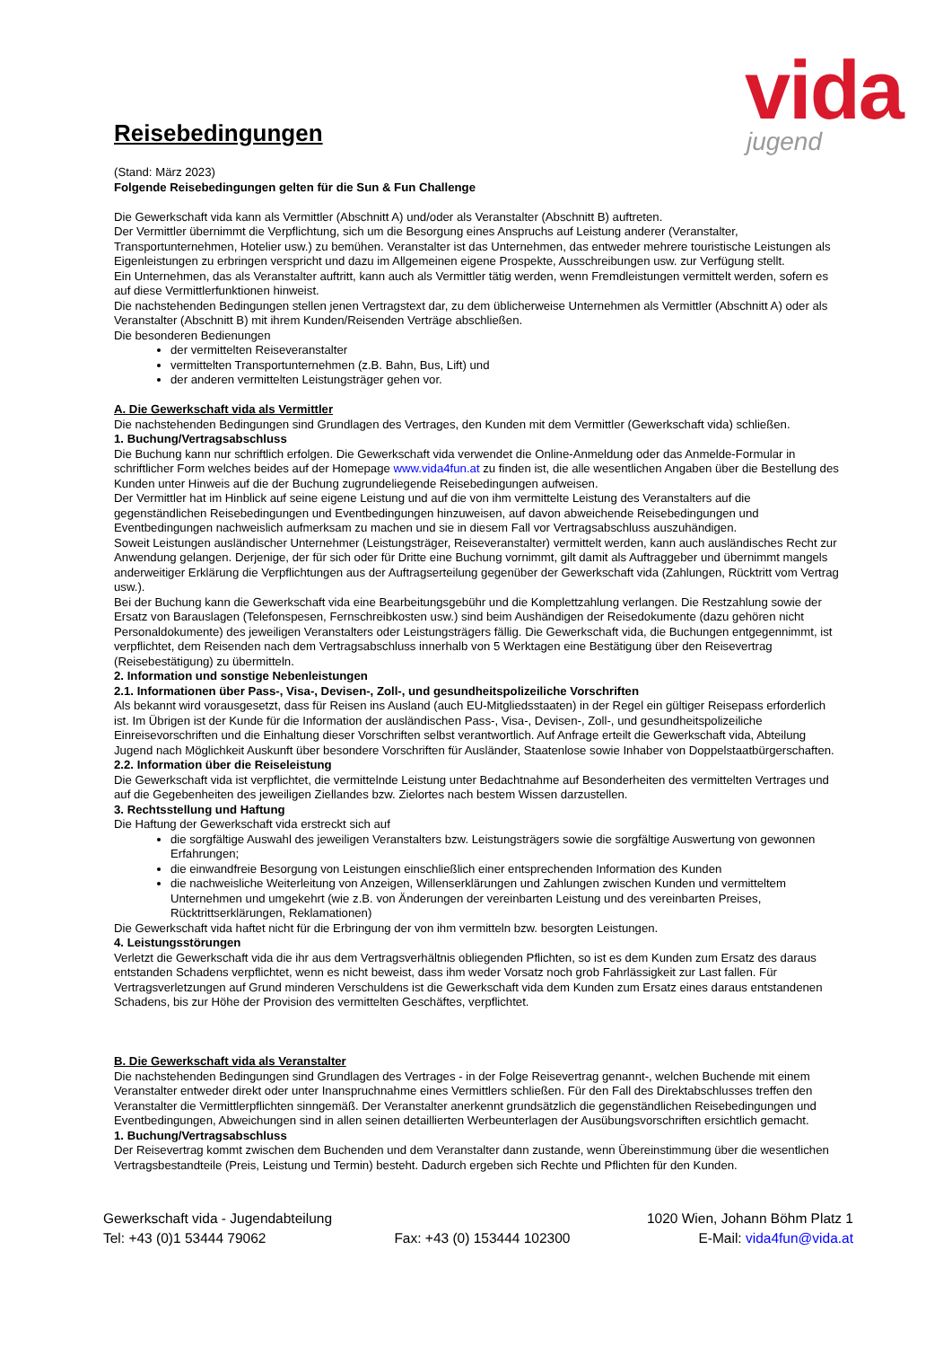vida
jugend
Reisebedingungen
(Stand: März 2023)
Folgende Reisebedingungen gelten für die Sun & Fun Challenge
Die Gewerkschaft vida kann als Vermittler (Abschnitt A) und/oder als Veranstalter (Abschnitt B) auftreten.
Der Vermittler übernimmt die Verpflichtung, sich um die Besorgung eines Anspruchs auf Leistung anderer (Veranstalter, Transportunternehmen, Hotelier usw.) zu bemühen. Veranstalter ist das Unternehmen, das entweder mehrere touristische Leistungen als Eigenleistungen zu erbringen verspricht und dazu im Allgemeinen eigene Prospekte, Ausschreibungen usw. zur Verfügung stellt.
Ein Unternehmen, das als Veranstalter auftritt, kann auch als Vermittler tätig werden, wenn Fremdleistungen vermittelt werden, sofern es auf diese Vermittlerfunktionen hinweist.
Die nachstehenden Bedingungen stellen jenen Vertragstext dar, zu dem üblicherweise Unternehmen als Vermittler (Abschnitt A) oder als Veranstalter (Abschnitt B) mit ihrem Kunden/Reisenden Verträge abschließen.
Die besonderen Bedienungen
der vermittelten Reiseveranstalter
vermittelten Transportunternehmen (z.B. Bahn, Bus, Lift) und
der anderen vermittelten Leistungsträger gehen vor.
A. Die Gewerkschaft vida als Vermittler
Die nachstehenden Bedingungen sind Grundlagen des Vertrages, den Kunden mit dem Vermittler (Gewerkschaft vida) schließen.
1. Buchung/Vertragsabschluss
Die Buchung kann nur schriftlich erfolgen. Die Gewerkschaft vida verwendet die Online-Anmeldung oder das Anmelde-Formular in schriftlicher Form welches beides auf der Homepage www.vida4fun.at zu finden ist, die alle wesentlichen Angaben über die Bestellung des Kunden unter Hinweis auf die der Buchung zugrundeliegende Reisebedingungen aufweisen.
Der Vermittler hat im Hinblick auf seine eigene Leistung und auf die von ihm vermittelte Leistung des Veranstalters auf die gegenständlichen Reisebedingungen und Eventbedingungen hinzuweisen, auf davon abweichende Reisebedingungen und Eventbedingungen nachweislich aufmerksam zu machen und sie in diesem Fall vor Vertragsabschluss auszuhändigen.
Soweit Leistungen ausländischer Unternehmer (Leistungsträger, Reiseveranstalter) vermittelt werden, kann auch ausländisches Recht zur Anwendung gelangen. Derjenige, der für sich oder für Dritte eine Buchung vornimmt, gilt damit als Auftraggeber und übernimmt mangels anderweitiger Erklärung die Verpflichtungen aus der Auftragserteilung gegenüber der Gewerkschaft vida (Zahlungen, Rücktritt vom Vertrag usw.).
Bei der Buchung kann die Gewerkschaft vida eine Bearbeitungsgebühr und die Komplettzahlung verlangen. Die Restzahlung sowie der Ersatz von Barauslagen (Telefonspesen, Fernschreibkosten usw.) sind beim Aushändigen der Reisedokumente (dazu gehören nicht Personaldokumente) des jeweiligen Veranstalters oder Leistungsträgers fällig. Die Gewerkschaft vida, die Buchungen entgegennimmt, ist verpflichtet, dem Reisenden nach dem Vertragsabschluss innerhalb von 5 Werktagen eine Bestätigung über den Reisevertrag (Reisebestätigung) zu übermitteln.
2. Information und sonstige Nebenleistungen
2.1. Informationen über Pass-, Visa-, Devisen-, Zoll-, und gesundheitspolizeiliche Vorschriften
Als bekannt wird vorausgesetzt, dass für Reisen ins Ausland (auch EU-Mitgliedsstaaten) in der Regel ein gültiger Reisepass erforderlich ist. Im Übrigen ist der Kunde für die Information der ausländischen Pass-, Visa-, Devisen-, Zoll-, und gesundheitspolizeiliche Einreisevorschriften und die Einhaltung dieser Vorschriften selbst verantwortlich. Auf Anfrage erteilt die Gewerkschaft vida, Abteilung Jugend nach Möglichkeit Auskunft über besondere Vorschriften für Ausländer, Staatenlose sowie Inhaber von Doppelstaatbürgerschaften.
2.2. Information über die Reiseleistung
Die Gewerkschaft vida ist verpflichtet, die vermittelnde Leistung unter Bedachtnahme auf Besonderheiten des vermittelten Vertrages und auf die Gegebenheiten des jeweiligen Ziellandes bzw. Zielortes nach bestem Wissen darzustellen.
3. Rechtsstellung und Haftung
Die Haftung der Gewerkschaft vida erstreckt sich auf
die sorgfältige Auswahl des jeweiligen Veranstalters bzw. Leistungsträgers sowie die sorgfältige Auswertung von gewonnen Erfahrungen;
die einwandfreie Besorgung von Leistungen einschließlich einer entsprechenden Information des Kunden
die nachweisliche Weiterleitung von Anzeigen, Willenserklärungen und Zahlungen zwischen Kunden und vermitteltem Unternehmen und umgekehrt (wie z.B. von Änderungen der vereinbarten Leistung und des vereinbarten Preises, Rücktrittserklärungen, Reklamationen)
Die Gewerkschaft vida haftet nicht für die Erbringung der von ihm vermitteln bzw. besorgten Leistungen.
4. Leistungsstörungen
Verletzt die Gewerkschaft vida die ihr aus dem Vertragsverhältnis obliegenden Pflichten, so ist es dem Kunden zum Ersatz des daraus entstanden Schadens verpflichtet, wenn es nicht beweist, dass ihm weder Vorsatz noch grob Fahrlässigkeit zur Last fallen. Für Vertragsverletzungen auf Grund minderen Verschuldens ist die Gewerkschaft vida dem Kunden zum Ersatz eines daraus entstandenen Schadens, bis zur Höhe der Provision des vermittelten Geschäftes, verpflichtet.
B. Die Gewerkschaft vida als Veranstalter
Die nachstehenden Bedingungen sind Grundlagen des Vertrages - in der Folge Reisevertrag genannt-, welchen Buchende mit einem Veranstalter entweder direkt oder unter Inanspruchnahme eines Vermittlers schließen. Für den Fall des Direktabschlusses treffen den Veranstalter die Vermittlerpflichten sinngemäß. Der Veranstalter anerkennt grundsätzlich die gegenständlichen Reisebedingungen und Eventbedingungen, Abweichungen sind in allen seinen detaillierten Werbeunterlagen der Ausübungsvorschriften ersichtlich gemacht.
1. Buchung/Vertragsabschluss
Der Reisevertrag kommt zwischen dem Buchenden und dem Veranstalter dann zustande, wenn Übereinstimmung über die wesentlichen Vertragsbestandteile (Preis, Leistung und Termin) besteht. Dadurch ergeben sich Rechte und Pflichten für den Kunden.
Gewerkschaft vida - Jugendabteilung 1020 Wien, Johann Böhm Platz 1
Tel: +43 (0)1 53444 79062 Fax: +43 (0) 153444 102300 E-Mail: vida4fun@vida.at